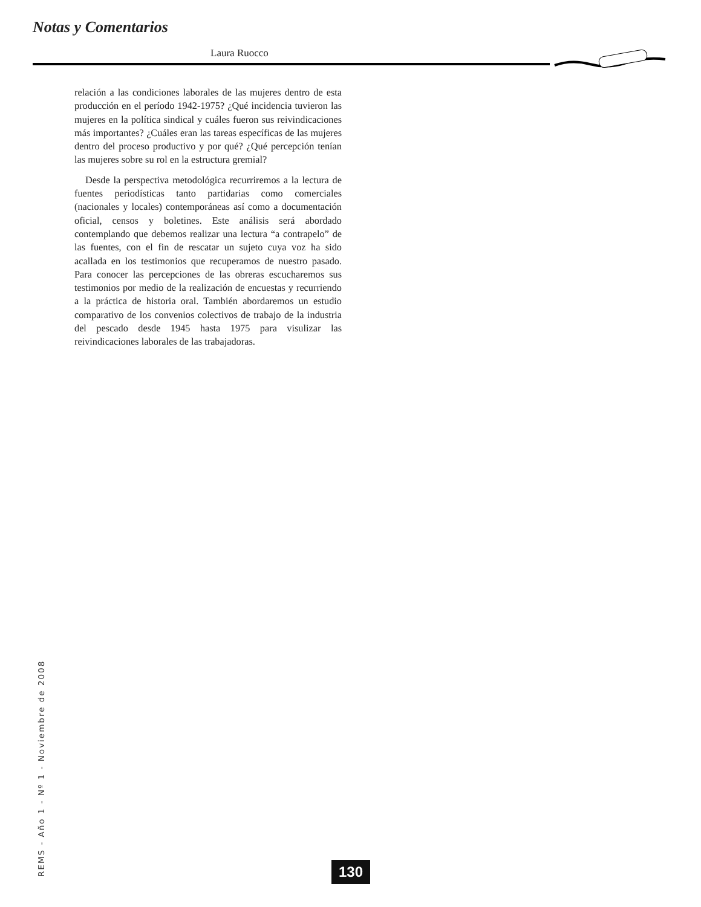Notas y Comentarios
Laura Ruocco
relación a las condiciones laborales de las mujeres dentro de esta producción en el período 1942-1975? ¿Qué incidencia tuvieron las mujeres en la política sindical y cuáles fueron sus reivindicaciones más importantes? ¿Cuáles eran las tareas específicas de las mujeres dentro del proceso productivo y por qué? ¿Qué percepción tenían las mujeres sobre su rol en la estructura gremial?
Desde la perspectiva metodológica recurriremos a la lectura de fuentes periodísticas tanto partidarias como comerciales (nacionales y locales) contemporáneas así como a documentación oficial, censos y boletines. Este análisis será abordado contemplando que debemos realizar una lectura “a contrapelo” de las fuentes, con el fin de rescatar un sujeto cuya voz ha sido acallada en los testimonios que recuperamos de nuestro pasado. Para conocer las percepciones de las obreras escucharemos sus testimonios por medio de la realización de encuestas y recurriendo a la práctica de historia oral. También abordaremos un estudio comparativo de los convenios colectivos de trabajo de la industria del pescado desde 1945 hasta 1975 para visulizar las reivindicaciones laborales de las trabajadoras.
REMS - Año 1 - Nº 1 - Noviembre de 2008
130